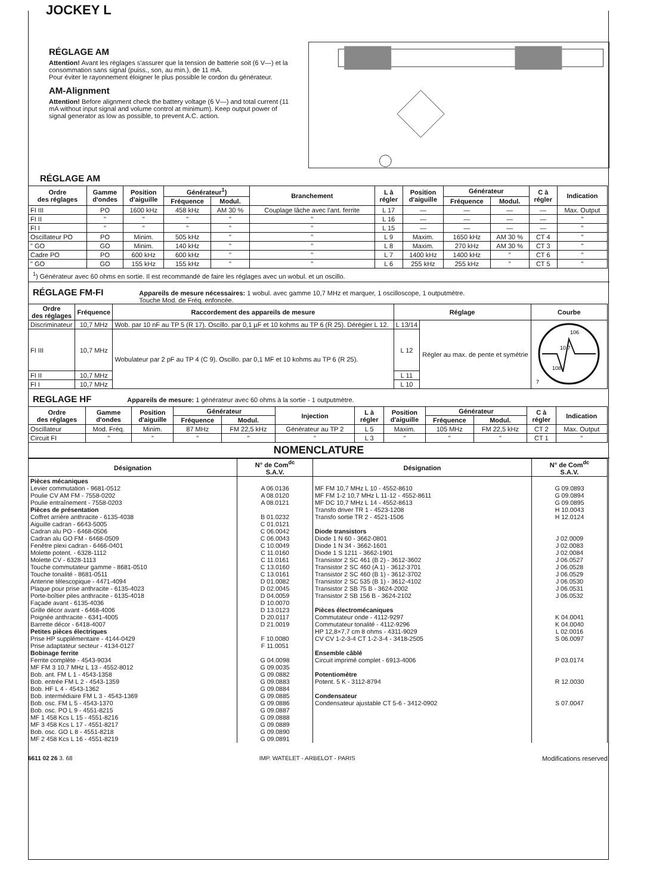JOCKEY L
RÉGLAGE AM
Attention! Avant les réglages s'assurer que la tension de batterie soit (6 V—) et la consommation sans signal (puiss., son, au min.), de 11 mA.
Pour éviter le rayonnement éloigner le plus possible le cordon du générateur.
AM-Alignment
Attention! Before alignment check the battery voltage (6 V—) and total current (11 mA without input signal and volume control at minimum). Keep output power of signal generator as low as possible, to prevent A.C. action.
RÉGLAGE AM
| Ordre des réglages | Gamme d'ondes | Position d'aiguille | Générateur<sup>1</sup>) | | Branchement | L à régler | Position d'aiguille | Générateur | | C à régler | Indication |
| --- | --- | --- | --- | --- | --- | --- | --- | --- | --- | --- | --- |
| | | | Fréquence | Modul. | | | | Fréquence | Modul. | | |
| FI III | PO | 1600 kHz | 458 kHz | AM 30 % | Couplage lâche avec l'ant. ferrite | L 17 | — | — | — | — | Max. Output |
| FI II | " | " | " | " | " | L 16 | — | — | — | — | " |
| FI I | " | " | " | " | " | L 15 | — | — | — | — | " |
| Oscillateur PO | PO | Minim. | 505 kHz | " | " | L 9 | Maxim. | 1650 kHz | AM 30 % | CT 4 | " |
| " GO | GO | Minim. | 140 kHz | " | " | L 8 | Maxim. | 270 kHz | AM 30 % | CT 3 | " |
| Cadre PO | PO | 600 kHz | 600 kHz | " | " | L 7 | 1400 kHz | 1400 kHz | " | CT 6 | " |
| " GO | GO | 155 kHz | 155 kHz | " | " | L 6 | 255 kHz | 255 kHz | " | CT 5 | " |
<sup>1</sup>) Générateur avec 60 ohms en sortie. Il est recommandé de faire les réglages avec un wobul. et un oscillo.
RÉGLAGE FM-FI
Appareils de mesure nécessaires: 1 wobul. avec gamme 10,7 MHz et marquer, 1 oscilloscope, 1 outputmètre.
Touche Mod. de Fréq. enfoncée.
| Ordre des réglages | Fréquence | Raccordement des appareils de mesure | Réglage | | Courbe |
| --- | --- | --- | --- | --- | --- |
| Discriminateur | 10,7 MHz | Wob. par 10 nF au TP 5 (R 17). Oscillo. par 0,1 µF et 10 kohms au TP 6 (R 25). Dérégier L 12. | L 13/14 | Régler au max. de pente et symétrie | 106 10,7 108 7 |
| FI III | 10,7 MHz | Wobulateur par 2 pF au TP 4 (C 9). Oscillo. par 0,1 MF et 10 kohms au TP 6 (R 25). | L 12 | | |
| FI II | 10,7 MHz | | L 11 | | |
| FI I | 10,7 MHz | | L 10 | | |
REGLAGE HF
Appareils de mesure: 1 générateur avec 60 ohms à la sortie - 1 outputmètre.
| Ordre des réglages | Gamme d'ondes | Position d'aiguille | Générateur | | Injection | L à régler | Position d'aiguille | Générateur | | C à régler | Indication |
| --- | --- | --- | --- | --- | --- | --- | --- | --- | --- | --- | --- |
| | | | Fréquence | Modul. | | | | Fréquence | Modul. | | |
| Oscillateur | Mod. Fréq. | Minim. | 87 MHz | FM 22,5 kHz | Générateur au TP 2 | L 5 | Maxim. | 105 MHz | FM 22,5 kHz | CT 2 | Max. Output |
| Circuit FI | " | " | " | " | " | L 3 | " | " | " | CT 1 | " |
NOMENCLATURE
| Désignation | N° de Com<sup>dc</sup> S.A.V. | Désignation | N° de Com<sup>dc</sup> S.A.V. |
| --- | --- | --- | --- |
| Pièces mécaniques Levier commutation - 9681-0512 Poulie CV AM FM - 7558-0202 Poulie entraînement - 7558-0203 Pièces de présentation Coffret arrière anthracite - 6135-4038 Aiguille cadran - 6643-5005 Cadran alu PO - 6468-0506 Cadran alu GO FM - 6468-0509 Fenêtre plexi cadran - 6466-0401 Molette potent. - 6328-1112 Molette CV - 6328-1113 Touche commutateur gamme - 8681-0510 Touche tonalité - 8681-0511 Antenne télescopique - 4471-4094 Plaque pour prise anthracite - 6135-4023 Porte-boîtier piles anthracite - 6135-4018 Façade avant - 6135-4036 Grille décor avant - 6468-4006 Poignée anthracite - 6341-4005 Barrette décor - 6418-4007 Petites pièces électriques Prise HP supplémentaire - 4144-0429 Prise adaptateur secteur - 4134-0127 Bobinage ferrite Ferrite complète - 4543-9034 MF FM 3 10,7 MHz L 13 - 4552-8012 Bob. ant. FM L 1 - 4543-1358 Bob. entrée FM L 2 - 4543-1359 Bob. HF L 4 - 4543-1362 Bob. intermédiaire FM L 3 - 4543-1369 Bob. osc. FM L 5 - 4543-1370 Bob. osc. PO L 9 - 4551-8215 MF 1 458 Kcs L 15 - 4551-8216 MF 3 458 Kcs L 17 - 4551-8217 Bob. osc. GO L 8 - 4551-8218 MF 2 458 Kcs L 16 - 4551-8219 | A 06.0136 A 08.0120 A 08.0121 B 01.0232 C 01.0121 C 06.0042 C 06.0043 C 10.0049 C 11.0160 C 11.0161 C 13.0160 C 13.0161 D 01.0082 D 02.0045 D 04.0059 D 10.0070 D 13.0123 D 20.0117 D 21.0019 F 10.0080 F 11.0051 G 04.0098 G 09.0035 G 09.0882 G 09.0883 G 09.0884 G 09.0885 G 09.0886 G 09.0887 G 09.0888 G 09.0889 G 09.0890 G 09.0891 | MF FM 10,7 MHz L 10 - 4552-8610 MF FM 1-2 10,7 MHz L 11-12 - 4552-8611 MF DC 10,7 MHz L 14 - 4552-8613 Transfo driver TR 1 - 4523-1208 Transfo sortie TR 2 - 4521-1506 Diode transistors Diode 1 N 60 - 3662-0801 Diode 1 N 34 - 3662-1601 Diode 1 S 1211 - 3662-1901 Transistor 2 SC 461 (B 2) - 3612-3602 Transistor 2 SC 460 (A 1) - 3612-3701 Transistor 2 SC 460 (B 1) - 3612-3702 Transistor 2 SC 535 (B 1) - 3612-4102 Transistor 2 SB 75 B - 3624-2002 Transistor 2 SB 156 B - 3624-2102 Pièces électromécaniques Commutateur onde - 4112-9297 Commutateur tonalité - 4112-9296 HP 12,8×7,7 cm 8 ohms - 4311-9029 CV CV 1-2-3-4 CT 1-2-3-4 - 3418-2505 Ensemble câblé Circuit imprimé complet - 6913-4006 Potentiomètre Potent. 5 K - 3112-8794 Condensateur Condensateur ajustable CT 5-6 - 3412-0902 | G 09.0893 G 09.0894 G 09.0895 H 10.0043 H 12.0124 J 02.0009 J 02.0083 J 02.0084 J 06.0527 J 06.0528 J 06.0529 J 06.0530 J 06.0531 J 06.0532 K 04.0041 K 04.0040 L 02.0016 S 06.0097 P 03.0174 R 12.0030 S 07.0047 |
6611 02 26 3. 68 IMP. WATELET - ARBELOT - PARIS Modifications reserved